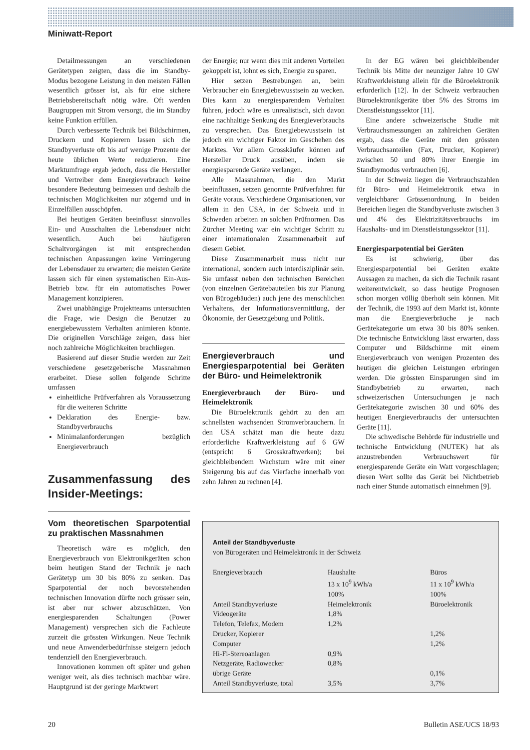Miniwatt-Report
Detailmessungen an verschiedenen Gerätetypen zeigten, dass die im Standby-Modus bezogene Leistung in den meisten Fällen wesentlich grösser ist, als für eine sichere Betriebsbereitschaft nötig wäre. Oft werden Baugruppen mit Strom versorgt, die im Standby keine Funktion erfüllen.
Durch verbesserte Technik bei Bildschirmen, Druckern und Kopierern lassen sich die Standbyverluste oft bis auf wenige Prozente der heute üblichen Werte reduzieren. Eine Marktumfrage ergab jedoch, dass die Hersteller und Vertreiber dem Energieverbrauch keine besondere Bedeutung beimessen und deshalb die technischen Möglichkeiten nur zögernd und in Einzelfällen ausschöpfen.
Bei heutigen Geräten beeinflusst sinnvolles Ein- und Ausschalten die Lebensdauer nicht wesentlich. Auch bei häufigeren Schaltvorgängen ist mit entsprechenden technischen Anpassungen keine Verringerung der Lebensdauer zu erwarten; die meisten Geräte lassen sich für einen systematischen Ein-Aus-Betrieb bzw. für ein automatisches Power Management konzipieren.
Zwei unabhängige Projektteams untersuchten die Frage, wie Design die Benutzer zu energiebewusstem Verhalten animieren könnte. Die originellen Vorschläge zeigen, dass hier noch zahlreiche Möglichkeiten brachliegen.
Basierend auf dieser Studie werden zur Zeit verschiedene gesetzgeberische Massnahmen erarbeitet. Diese sollen folgende Schritte umfassen
einheitliche Prüfverfahren als Voraussetzung für die weiteren Schritte
Deklaration des Energie- bzw. Standbyverbrauchs
Minimalanforderungen bezüglich Energieverbrauch
Zusammenfassung des Insider-Meetings:
Vom theoretischen Sparpotential zu praktischen Massnahmen
Theoretisch wäre es möglich, den Energieverbrauch von Elektronikgeräten schon beim heutigen Stand der Technik je nach Gerätetyp um 30 bis 80% zu senken. Das Sparpotential der noch bevorstehenden technischen Innovation dürfte noch grösser sein, ist aber nur schwer abzuschätzen. Von energiesparenden Schaltungen (Power Management) versprechen sich die Fachleute zurzeit die grössten Wirkungen. Neue Technik und neue Anwenderbedürfnisse steigern jedoch tendenziell den Energieverbrauch.
Innovationen kommen oft später und gehen weniger weit, als dies technisch machbar wäre. Hauptgrund ist der geringe Marktwert
der Energie; nur wenn dies mit anderen Vorteilen gekoppelt ist, lohnt es sich, Energie zu sparen.
Hier setzen Bestrebungen an, beim Verbraucher ein Energiebewusstsein zu wecken. Dies kann zu energiesparendem Verhalten führen, jedoch wäre es unrealistisch, sich davon eine nachhaltige Senkung des Energieverbrauchs zu versprechen. Das Energiebewusstsein ist jedoch ein wichtiger Faktor im Geschehen des Marktes. Vor allem Grosskäufer können auf Hersteller Druck ausüben, indem sie energiesparende Geräte verlangen.
Alle Massnahmen, die den Markt beeinflussen, setzen genormte Prüfverfahren für Geräte voraus. Verschiedene Organisationen, vor allem in den USA, in der Schweiz und in Schweden arbeiten an solchen Prüfnormen. Das Zürcher Meeting war ein wichtiger Schritt zu einer internationalen Zusammenarbeit auf diesem Gebiet.
Diese Zusammenarbeit muss nicht nur international, sondern auch interdisziplinär sein. Sie umfasst neben den technischen Bereichen (von einzelnen Gerätebauteilen bis zur Planung von Bürogebäuden) auch jene des menschlichen Verhaltens, der Informationsvermittlung, der Ökonomie, der Gesetzgebung und Politik.
Energieverbrauch und Energiesparpotential bei Geräten der Büro- und Heimelektronik
Energieverbrauch der Büro- und Heimelektronik
Die Büroelektronik gehört zu den am schnellsten wachsenden Stromverbrauchern. In den USA schätzt man die heute dazu erforderliche Kraftwerkleistung auf 6 GW (entspricht 6 Grosskraftwerken); bei gleichbleibendem Wachstum wäre mit einer Steigerung bis auf das Vierfache innerhalb von zehn Jahren zu rechnen [4].
In der EG wären bei gleichbleibender Technik bis Mitte der neunziger Jahre 10 GW Kraftwerkleistung allein für die Büroelektronik erforderlich [12]. In der Schweiz verbrauchen Büroelektronikgeräte über 5% des Stroms im Dienstleistungssektor [11].
Eine andere schweizerische Studie mit Verbrauchsmessungen an zahlreichen Geräten ergab, dass die Geräte mit den grössten Verbrauchsanteilen (Fax, Drucker, Kopierer) zwischen 50 und 80% ihrer Energie im Standbymodus verbrauchen [6].
In der Schweiz liegen die Verbrauchszahlen für Büro- und Heimelektronik etwa in vergleichbarer Grössenordnung. In beiden Bereichen liegen die Standbyverluste zwischen 3 und 4% des Elektrizitätsverbrauchs im Haushalts- und im Dienstleistungssektor [11].
Energiesparpotential bei Geräten
Es ist schwierig, über das Energiesparpotential bei Geräten exakte Aussagen zu machen, da sich die Technik rasant weiterentwickelt, so dass heutige Prognosen schon morgen völlig überholt sein können. Mit der Technik, die 1993 auf dem Markt ist, könnte man die Energieverbräuche je nach Gerätekategorie um etwa 30 bis 80% senken. Die technische Entwicklung lässt erwarten, dass Computer und Bildschirme mit einem Energieverbrauch von wenigen Prozenten des heutigen die gleichen Leistungen erbringen werden. Die grössten Einsparungen sind im Standbybetrieb zu erwarten, nach schweizerischen Untersuchungen je nach Gerätekategorie zwischen 30 und 60% des heutigen Energieverbrauchs der untersuchten Geräte [11].
Die schwedische Behörde für industrielle und technische Entwicklung (NUTEK) hat als anzustrebenden Verbrauchswert für energiesparende Geräte ein Watt vorgeschlagen; diesen Wert sollte das Gerät bei Nichtbetrieb nach einer Stunde automatisch einnehmen [9].
Anteil der Standbyverluste
von Bürogeräten und Heimelektronik in der Schweiz
| Energieverbrauch | Haushalte 13 x 10<sup>9</sup> kWh/a 100% | Büros 11 x 10<sup>9</sup> kWh/a 100% |
| Anteil Standbyverluste | Heimelektronik | Büroelektronik |
| Videogeräte | 1,8% | |
| Telefon, Telefax, Modem | 1,2% | |
| Drucker, Kopierer | | 1,2% |
| Computer | | 1,2% |
| Hi-Fi-Stereoanlagen | 0,9% | |
| Netzgeräte, Radiowecker | 0,8% | |
| übrige Geräte | | 0,1% |
| Anteil Standbyverluste, total | 3,5% | 3,7% |
20 Bulletin ASE/UCS 18/93